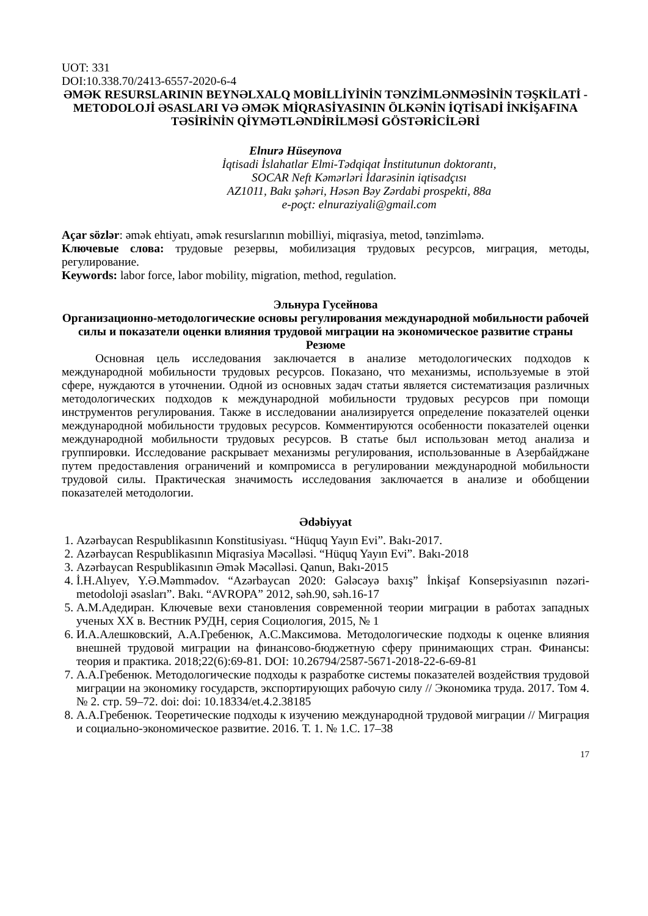UOT: 331
DOI:10.338.70/2413-6557-2020-6-4
ƏMƏK RESURSLARININ BEYNƏLXALQ MOBİLLİYİNİN TƏNZİMLƏNMƏSİNİN TƏŞKİLATİ - METODOLOJİ ƏSASLARI VƏ ƏMƏK MİQRASİYASININ ÖLKƏNİN İQTİSADİ İNKİŞAFINA TƏSİRİNİN QİYMƏTLƏNDİRİLMƏSİ GÖSTƏRİCİLƏRİ
Elnurə Hüseynova
İqtisadi İslahatlar Elmi-Tədqiqat İnstitutunun doktorantı,
SOCAR Neft Kəmərləri İdarəsinin iqtisadçısı
AZ1011, Bakı şəhəri, Həsən Bəy Zərdabi prospekti, 88a
e-poçt: elnuraziyali@gmail.com
Açar sözlər: əmək ehtiyatı, əmək resurslarının mobilliyi, miqrasiya, metod, tənzimləmə.
Ключевые слова: трудовые резервы, мобилизация трудовых ресурсов, миграция, методы, регулирование.
Keywords: labor force, labor mobility, migration, method, regulation.
Эльнура Гусейнова
Организационно-методологические основы регулирования международной мобильности рабочей силы и показатели оценки влияния трудовой миграции на экономическое развитие страны
Резюме
Основная цель исследования заключается в анализе методологических подходов к международной мобильности трудовых ресурсов. Показано, что механизмы, используемые в этой сфере, нуждаются в уточнении. Одной из основных задач статьи является систематизация различных методологических подходов к международной мобильности трудовых ресурсов при помощи инструментов регулирования. Также в исследовании анализируется определение показателей оценки международной мобильности трудовых ресурсов. Комментируются особенности показателей оценки международной мобильности трудовых ресурсов. В статье был использован метод анализа и группировки. Исследование раскрывает механизмы регулирования, использованные в Азербайджане путем предоставления ограничений и компромисса в регулировании международной мобильности трудовой силы. Практическая значимость исследования заключается в анализе и обобщении показателей методологии.
Ədəbiyyat
1. Azərbaycan Respublikasının Konstitusiyası. “Hüquq Yayın Evi”. Bakı-2017.
2. Azərbaycan Respublikasının Miqrasiya Məcəlləsi. “Hüquq Yayın Evi”. Bakı-2018
3. Azərbaycan Respublikasının Əmək Məcəlləsi. Qanun, Bakı-2015
4. İ.H.Alıyev, Y.Ə.Məmmədov. “Azərbaycan 2020: Gələcəyə baxış” İnkişaf Konsepsiyasının nəzəri-metodoloji əsasları”. Bakı. “AVROPA” 2012, səh.90, səh.16-17
5. A.M.Адедиран. Ключевые вехи становления современной теории миграции в работах западных ученых ХХ в. Вестник РУДН, серия Социология, 2015, № 1
6. И.А.Алешковский, А.А.Гребенюк, А.С.Максимова. Методологические подходы к оценке влияния внешней трудовой миграции на финансово-бюджетную сферу принимающих стран. Финансы: теория и практика. 2018;22(6):69-81. DOI: 10.26794/2587-5671-2018-22-6-69-81
7. А.А.Гребенюк. Методологические подходы к разработке системы показателей воздействия трудовой миграции на экономику государств, экспортирующих рабочую силу // Экономика труда. 2017. Том 4. № 2. стр. 59–72. doi: doi: 10.18334/et.4.2.38185
8. А.А.Гребенюк. Теоретические подходы к изучению международной трудовой миграции // Миграция и социально-экономическое развитие. 2016. Т. 1. № 1.С. 17–38
17